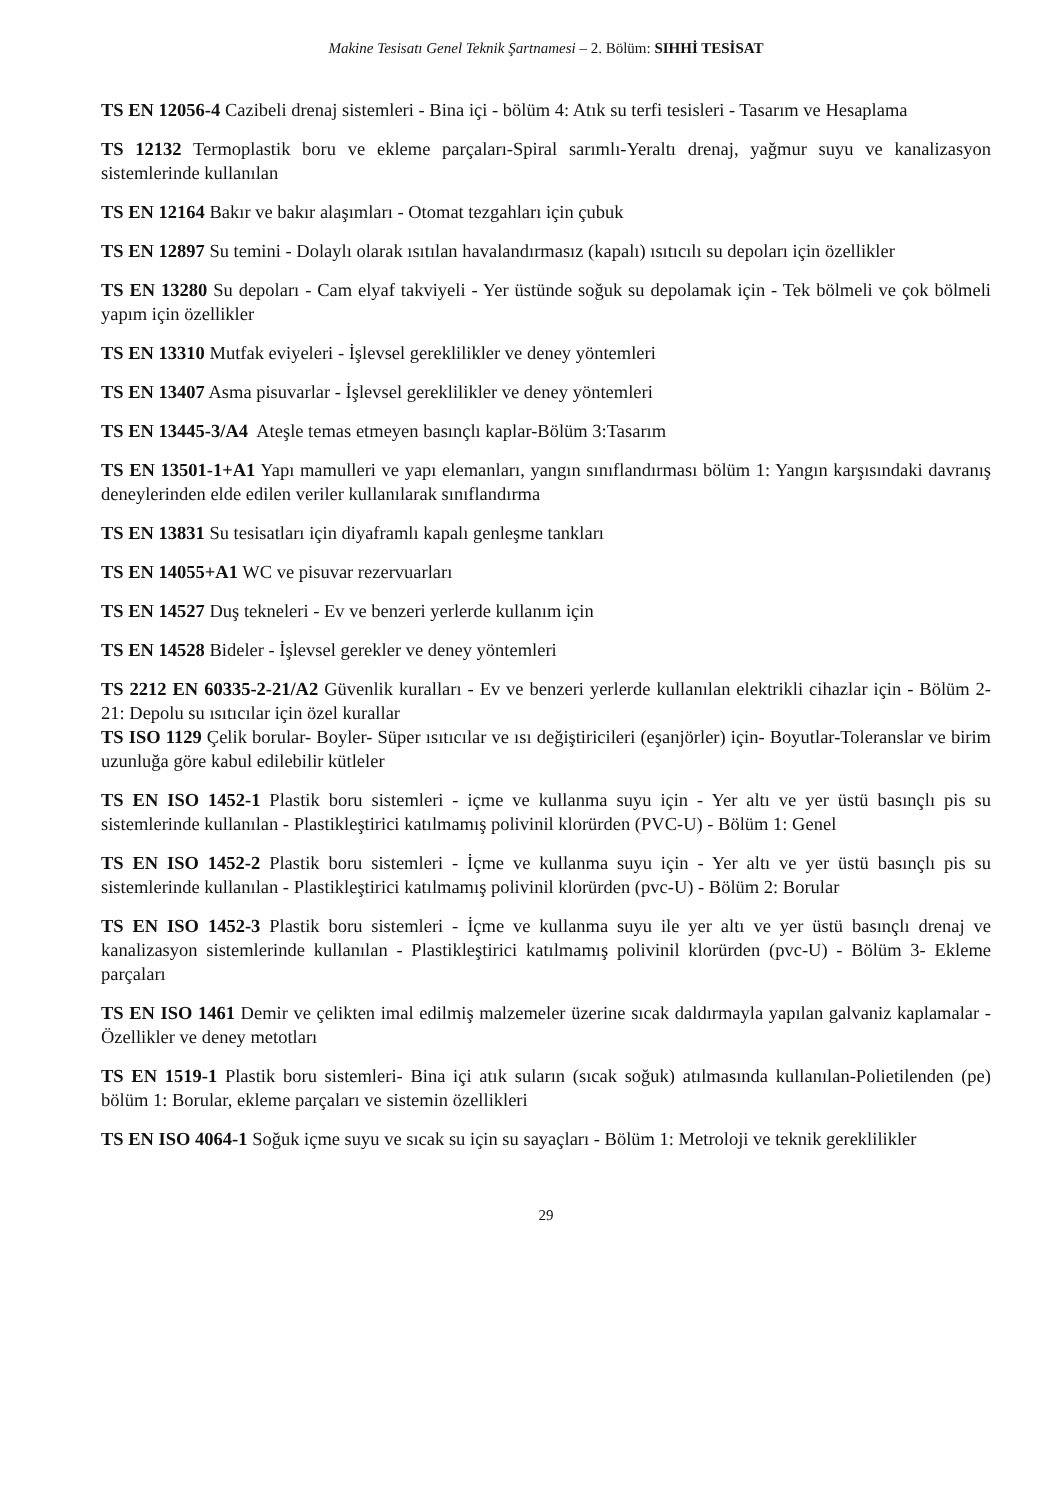Makine Tesisatı Genel Teknik Şartnamesi – 2. Bölüm: SIHHİ TESİSAT
TS EN 12056-4 Cazibeli drenaj sistemleri - Bina içi - bölüm 4: Atık su terfi tesisleri - Tasarım ve Hesaplama
TS 12132 Termoplastik boru ve ekleme parçaları-Spiral sarımlı-Yeraltı drenaj, yağmur suyu ve kanalizasyon sistemlerinde kullanılan
TS EN 12164 Bakır ve bakır alaşımları - Otomat tezgahları için çubuk
TS EN 12897 Su temini - Dolaylı olarak ısıtılan havalandırmasız (kapalı) ısıtıcılı su depoları için özellikler
TS EN 13280 Su depoları - Cam elyaf takviyeli - Yer üstünde soğuk su depolamak için - Tek bölmeli ve çok bölmeli yapım için özellikler
TS EN 13310 Mutfak eviyeleri - İşlevsel gereklilikler ve deney yöntemleri
TS EN 13407 Asma pisuvarlar - İşlevsel gereklilikler ve deney yöntemleri
TS EN 13445-3/A4 Ateşle temas etmeyen basınçlı kaplar-Bölüm 3:Tasarım
TS EN 13501-1+A1 Yapı mamulleri ve yapı elemanları, yangın sınıflandırması bölüm 1: Yangın karşısındaki davranış deneylerinden elde edilen veriler kullanılarak sınıflandırma
TS EN 13831 Su tesisatları için diyaframlı kapalı genleşme tankları
TS EN 14055+A1 WC ve pisuvar rezervuarları
TS EN 14527 Duş tekneleri - Ev ve benzeri yerlerde kullanım için
TS EN 14528 Bideler - İşlevsel gerekler ve deney yöntemleri
TS 2212 EN 60335-2-21/A2 Güvenlik kuralları - Ev ve benzeri yerlerde kullanılan elektrikli cihazlar için - Bölüm 2-21: Depolu su ısıtıcılar için özel kurallar
TS ISO 1129 Çelik borular- Boyler- Süper ısıtıcılar ve ısı değiştiricileri (eşanjörler) için- Boyutlar-Toleranslar ve birim uzunluğa göre kabul edilebilir kütleler
TS EN ISO 1452-1 Plastik boru sistemleri - içme ve kullanma suyu için - Yer altı ve yer üstü basınçlı pis su sistemlerinde kullanılan - Plastikleştirici katılmamış polivinil klorürden (PVC-U) - Bölüm 1: Genel
TS EN ISO 1452-2 Plastik boru sistemleri - İçme ve kullanma suyu için - Yer altı ve yer üstü basınçlı pis su sistemlerinde kullanılan - Plastikleştirici katılmamış polivinil klorürden (pvc-U) - Bölüm 2: Borular
TS EN ISO 1452-3 Plastik boru sistemleri - İçme ve kullanma suyu ile yer altı ve yer üstü basınçlı drenaj ve kanalizasyon sistemlerinde kullanılan - Plastikleştirici katılmamış polivinil klorürden (pvc-U) - Bölüm 3- Ekleme parçaları
TS EN ISO 1461 Demir ve çelikten imal edilmiş malzemeler üzerine sıcak daldırmayla yapılan galvaniz kaplamalar - Özellikler ve deney metotları
TS EN 1519-1 Plastik boru sistemleri- Bina içi atık suların (sıcak soğuk) atılmasında kullanılan-Polietilenden (pe) bölüm 1: Borular, ekleme parçaları ve sistemin özellikleri
TS EN ISO 4064-1 Soğuk içme suyu ve sıcak su için su sayaçları - Bölüm 1: Metroloji ve teknik gereklilikler
29